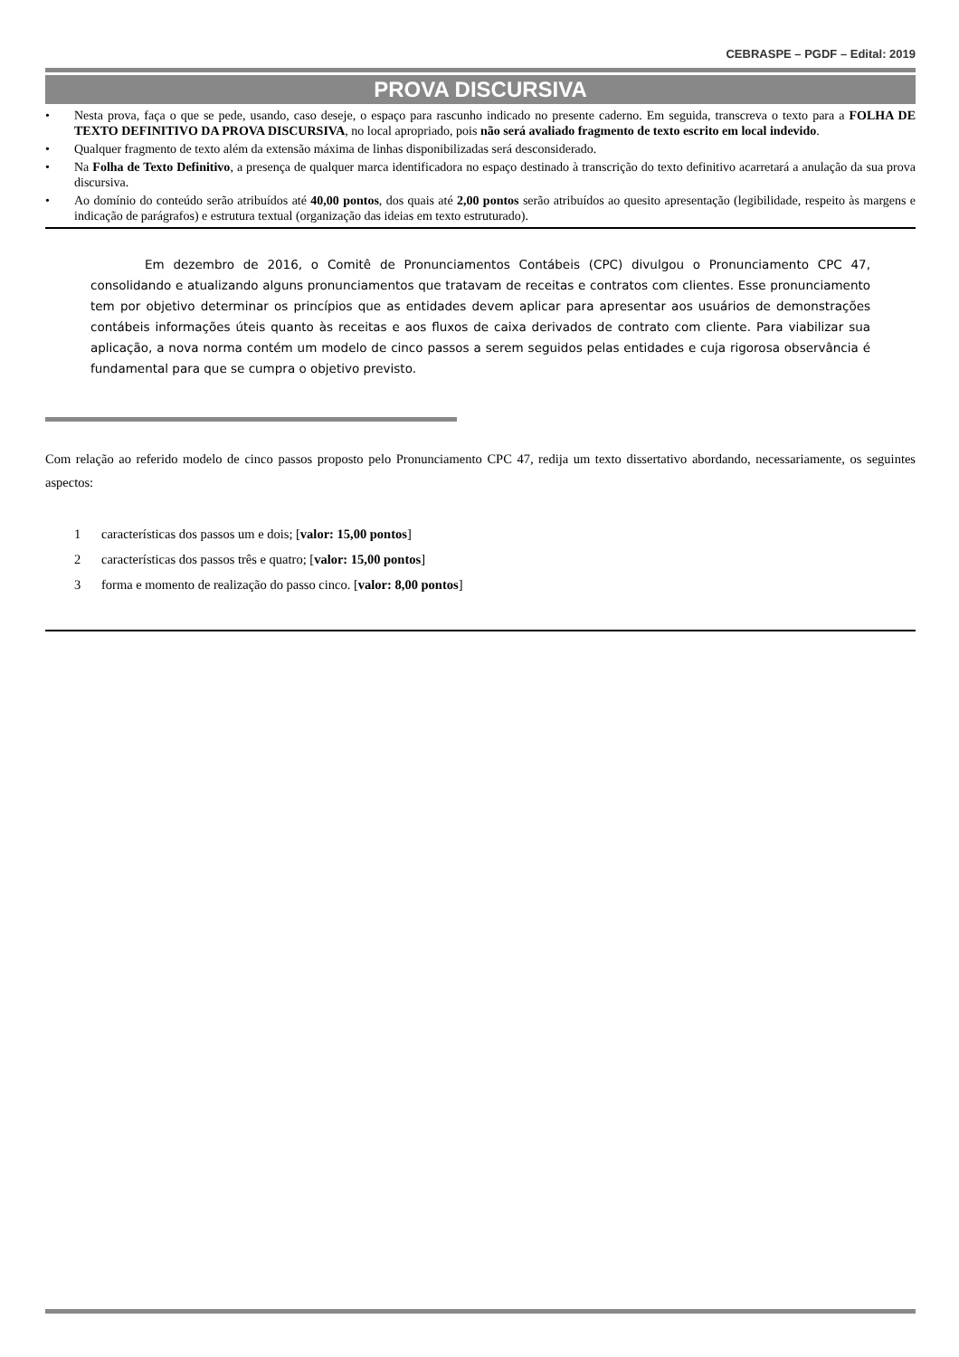CEBRASPE – PGDF – Edital: 2019
PROVA DISCURSIVA
• Nesta prova, faça o que se pede, usando, caso deseje, o espaço para rascunho indicado no presente caderno. Em seguida, transcreva o texto para a FOLHA DE TEXTO DEFINITIVO DA PROVA DISCURSIVA, no local apropriado, pois não será avaliado fragmento de texto escrito em local indevido.
• Qualquer fragmento de texto além da extensão máxima de linhas disponibilizadas será desconsiderado.
• Na Folha de Texto Definitivo, a presença de qualquer marca identificadora no espaço destinado à transcrição do texto definitivo acarretará a anulação da sua prova discursiva.
• Ao domínio do conteúdo serão atribuídos até 40,00 pontos, dos quais até 2,00 pontos serão atribuídos ao quesito apresentação (legibilidade, respeito às margens e indicação de parágrafos) e estrutura textual (organização das ideias em texto estruturado).
Em dezembro de 2016, o Comitê de Pronunciamentos Contábeis (CPC) divulgou o Pronunciamento CPC 47, consolidando e atualizando alguns pronunciamentos que tratavam de receitas e contratos com clientes. Esse pronunciamento tem por objetivo determinar os princípios que as entidades devem aplicar para apresentar aos usuários de demonstrações contábeis informações úteis quanto às receitas e aos fluxos de caixa derivados de contrato com cliente. Para viabilizar sua aplicação, a nova norma contém um modelo de cinco passos a serem seguidos pelas entidades e cuja rigorosa observância é fundamental para que se cumpra o objetivo previsto.
Com relação ao referido modelo de cinco passos proposto pelo Pronunciamento CPC 47, redija um texto dissertativo abordando, necessariamente, os seguintes aspectos:
1 características dos passos um e dois; [valor: 15,00 pontos]
2 características dos passos três e quatro; [valor: 15,00 pontos]
3 forma e momento de realização do passo cinco. [valor: 8,00 pontos]